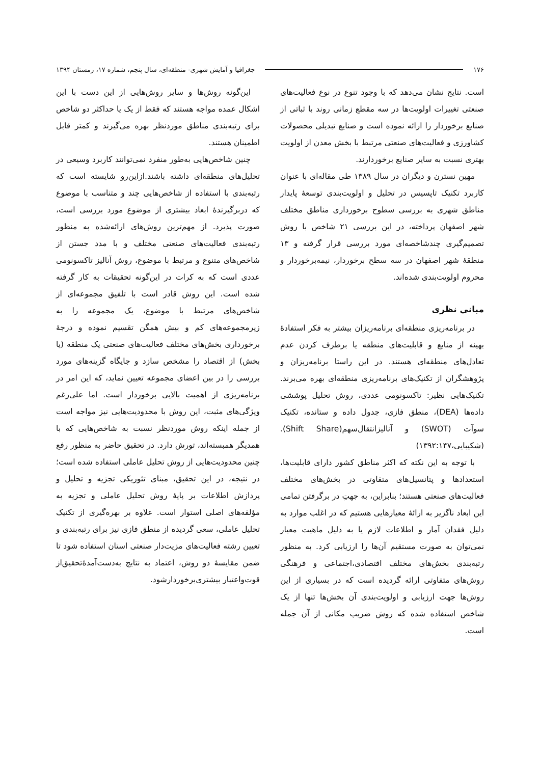۱۷۶ جغرافیا و آمایش شهری- منطقه‌ای، سال پنجم، شماره ۱۷، زمستان ۱۳۹۴
است. نتایج نشان می‌دهد که با وجود تنوع در نوع فعالیت‌های صنعتی تغییرات اولویت‌ها در سه مقطع زمانی روند با ثباتی از صنایع برخوردار را ارائه نموده است و صنایع تبدیلی محصولات کشاورزی و فعالیت‌های صنعتی مرتبط با بخش معدن از اولویت بهتری نسبت به سایر صنایع برخوردارند.
مهین نسترن و دیگران در سال ۱۳۸۹ طی مقاله‌ای با عنوان کاربرد تکنیک تاپسیس در تحلیل و اولویت‌بندی توسعهٔ پایدار مناطق شهری به بررسی سطوح برخورداری مناطق مختلف شهر اصفهان پرداخته، در این بررسی ۲۱ شاخص با روش تصمیم‌گیری چندشاخصه‌ای مورد بررسی قرار گرفته و ۱۳ منطقهٔ شهر اصفهان در سه سطح برخوردار، نیمه‌برخوردار و محروم اولویت‌بندی شده‌اند.
مبانی نظری
در برنامه‌ریزی منطقه‌ای برنامه‌ریزان بیشتر به فکر استفادهٔ بهینه از منابع و قابلیت‌های منطقه یا برطرف کردن عدم تعادل‌های منطقه‌ای هستند. در این راستا برنامه‌ریزان و پژوهشگران از تکنیک‌های برنامه‌ریزی منطقه‌ای بهره می‌برند. تکنیک‌هایی نظیر: تاکسونومی عددی، روش تحلیل پوششی داده‌ها (DEA)، منطق فازی، جدول داده و ستانده، تکنیک سوآت (SWOT) و آنالیزانتقال‌سهم(Shift Share). (شکیبایی،۱۳۹۲:۱۴۷)
با توجه به این نکته که اکثر مناطق کشور دارای قابلیت‌ها، استعدادها و پتانسیل‌های متفاوتی در بخش‌های مختلف فعالیت‌های صنعتی هستند؛ بنابراین، به جهتِ در برگرفتن تمامی این ابعاد ناگزیر به ارائهٔ معیارهایی هستیم که در اغلب موارد به دلیل فقدان آمار و اطلاعات لازم یا به دلیل ماهیت معیار نمی‌توان به صورت مستقیم آن‌ها را ارزیابی کرد. به منظور رتبه‌بندی بخش‌های مختلف اقتصادی،اجتماعی و فرهنگی روش‌های متفاوتی ارائه گردیده است که در بسیاری از این روش‌ها جهت ارزیابی و اولویت‌بندی آن بخش‌ها تنها از یک شاخص استفاده شده که روش ضریب مکانی از آن جمله است.
این‌گونه روش‌ها و سایر روش‌هایی از این دست با این اشکال عمده مواجه هستند که فقط از یک یا حداکثر دو شاخص برای رتبه‌بندی مناطق موردنظر بهره می‌گیرند و کمتر قابل اطمینان هستند.
چنین شاخص‌هایی به‌طور منفرد نمی‌توانند کاربرد وسیعی در تحلیل‌های منطقه‌ای داشته باشند.ازاین‌رو شایسته است که رتبه‌بندی با استفاده از شاخص‌هایی چند و متناسب با موضوع که دربرگیرندهٔ ابعاد بیشتری از موضوع مورد بررسی است، صورت پذیرد. از مهم‌ترین روش‌های ارائه‌شده به منظور رتبه‌بندی فعالیت‌های صنعتی مختلف و با مدد جستن از شاخص‌های متنوع و مرتبط با موضوع، روش آنالیز تاکسونومی عددی است که به کرات در این‌گونه تحقیقات به کار گرفته شده است. این روش قادر است با تلفیق مجموعه‌ای از شاخص‌های مرتبط با موضوع، یک مجموعه را به زیرمجموعه‌های کم و بیش همگن تقسیم نموده و درجهٔ برخورداری بخش‌های مختلف فعالیت‌های صنعتی یک منطقه (یا بخش) از اقتصاد را مشخص سازد و جایگاه گزینه‌های مورد بررسی را در بین اعضای مجموعه تعیین نماید، که این امر در برنامه‌ریزی از اهمیت بالایی برخوردار است. اما علی‌رغم ویژگی‌های مثبت، این روش با محدودیت‌هایی نیز مواجه است از جمله اینکه روش موردنظر نسبت به شاخص‌هایی که با همدیگر همبسته‌اند، تورش دارد. در تحقیق حاضر به منظور رفع چنین محدودیت‌هایی از روش تحلیل عاملی استفاده شده است؛ در نتیجه، در این تحقیق، مبنای تئوریکی تجزیه و تحلیل و پردازش اطلاعات بر پایهٔ روش تحلیل عاملی و تجزیه به مؤلفه‌های اصلی استوار است. علاوه بر بهره‌گیری از تکنیک تحلیل عاملی، سعی گردیده از منطق فازی نیز برای رتبه‌بندی و تعیین رشته فعالیت‌های مزیت‌دار صنعتی استان استفاده شود تا ضمن مقایسهٔ دو روش، اعتماد به نتایج به‌دست‌آمدهٔ‌تحقیق‌از قوت‌واعتبار بیشتری‌برخوردارشود.